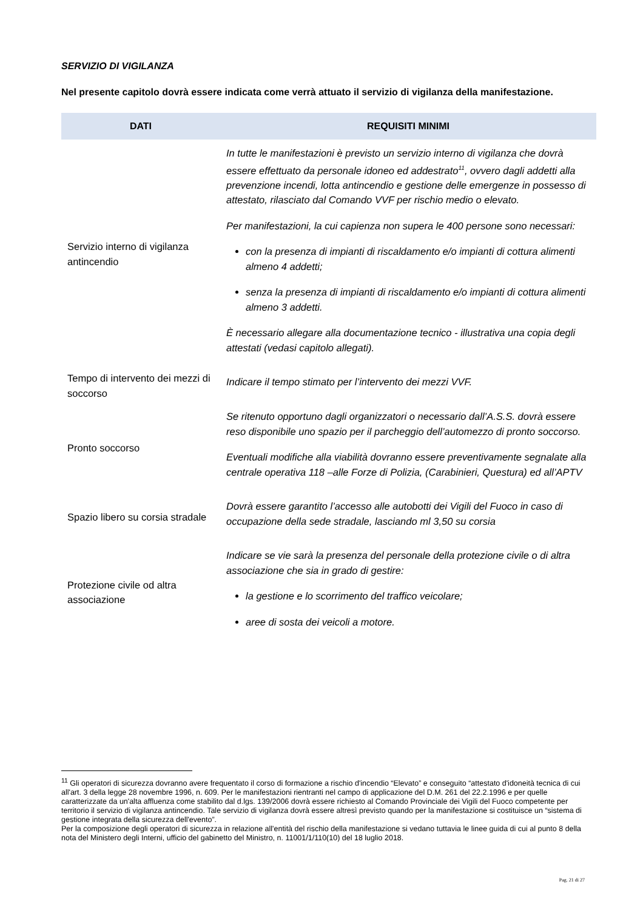SERVIZIO DI VIGILANZA
Nel presente capitolo dovrà essere indicata come verrà attuato il servizio di vigilanza della manifestazione.
| DATI | REQUISITI MINIMI |
| --- | --- |
| Servizio interno di vigilanza antincendio | In tutte le manifestazioni è previsto un servizio interno di vigilanza che dovrà essere effettuato da personale idoneo ed addestrato<sup>11</sup>, ovvero dagli addetti alla prevenzione incendi, lotta antincendio e gestione delle emergenze in possesso di attestato, rilasciato dal Comando VVF per rischio medio o elevato. Per manifestazioni, la cui capienza non supera le 400 persone sono necessari: con la presenza di impianti di riscaldamento e/o impianti di cottura alimenti almeno 4 addetti; senza la presenza di impianti di riscaldamento e/o impianti di cottura alimenti almeno 3 addetti. È necessario allegare alla documentazione tecnico - illustrativa una copia degli attestati (vedasi capitolo allegati). |
| Tempo di intervento dei mezzi di soccorso | Indicare il tempo stimato per l’intervento dei mezzi VVF. |
| Pronto soccorso | Se ritenuto opportuno dagli organizzatori o necessario dall’A.S.S. dovrà essere reso disponibile uno spazio per il parcheggio dell’automezzo di pronto soccorso. Eventuali modifiche alla viabilità dovranno essere preventivamente segnalate alla centrale operativa 118 –alle Forze di Polizia, (Carabinieri, Questura) ed all’APTV |
| Spazio libero su corsia stradale | Dovrà essere garantito l’accesso alle autobotti dei Vigili del Fuoco in caso di occupazione della sede stradale, lasciando ml 3,50 su corsia |
| Protezione civile od altra associazione | Indicare se vie sarà la presenza del personale della protezione civile o di altra associazione che sia in grado di gestire: la gestione e lo scorrimento del traffico veicolare; aree di sosta dei veicoli a motore. |
<sup>11</sup> Gli operatori di sicurezza dovranno avere frequentato il corso di formazione a rischio d'incendio “Elevato” e conseguito “attestato d'idoneità tecnica di cui all'art. 3 della legge 28 novembre 1996, n. 609. Per le manifestazioni rientranti nel campo di applicazione del D.M. 261 del 22.2.1996 e per quelle caratterizzate da un'alta affluenza come stabilito dal d.lgs. 139/2006 dovrà essere richiesto al Comando Provinciale dei Vigili del Fuoco competente per territorio il servizio di vigilanza antincendio. Tale servizio di vigilanza dovrà essere altresì previsto quando per la manifestazione si costituisce un “sistema di gestione integrata della sicurezza dell'evento”.
Per la composizione degli operatori di sicurezza in relazione all'entità del rischio della manifestazione si vedano tuttavia le linee guida di cui al punto 8 della nota del Ministero degli Interni, ufficio del gabinetto del Ministro, n. 11001/1/110(10) del 18 luglio 2018.
Pag. 21 di 27